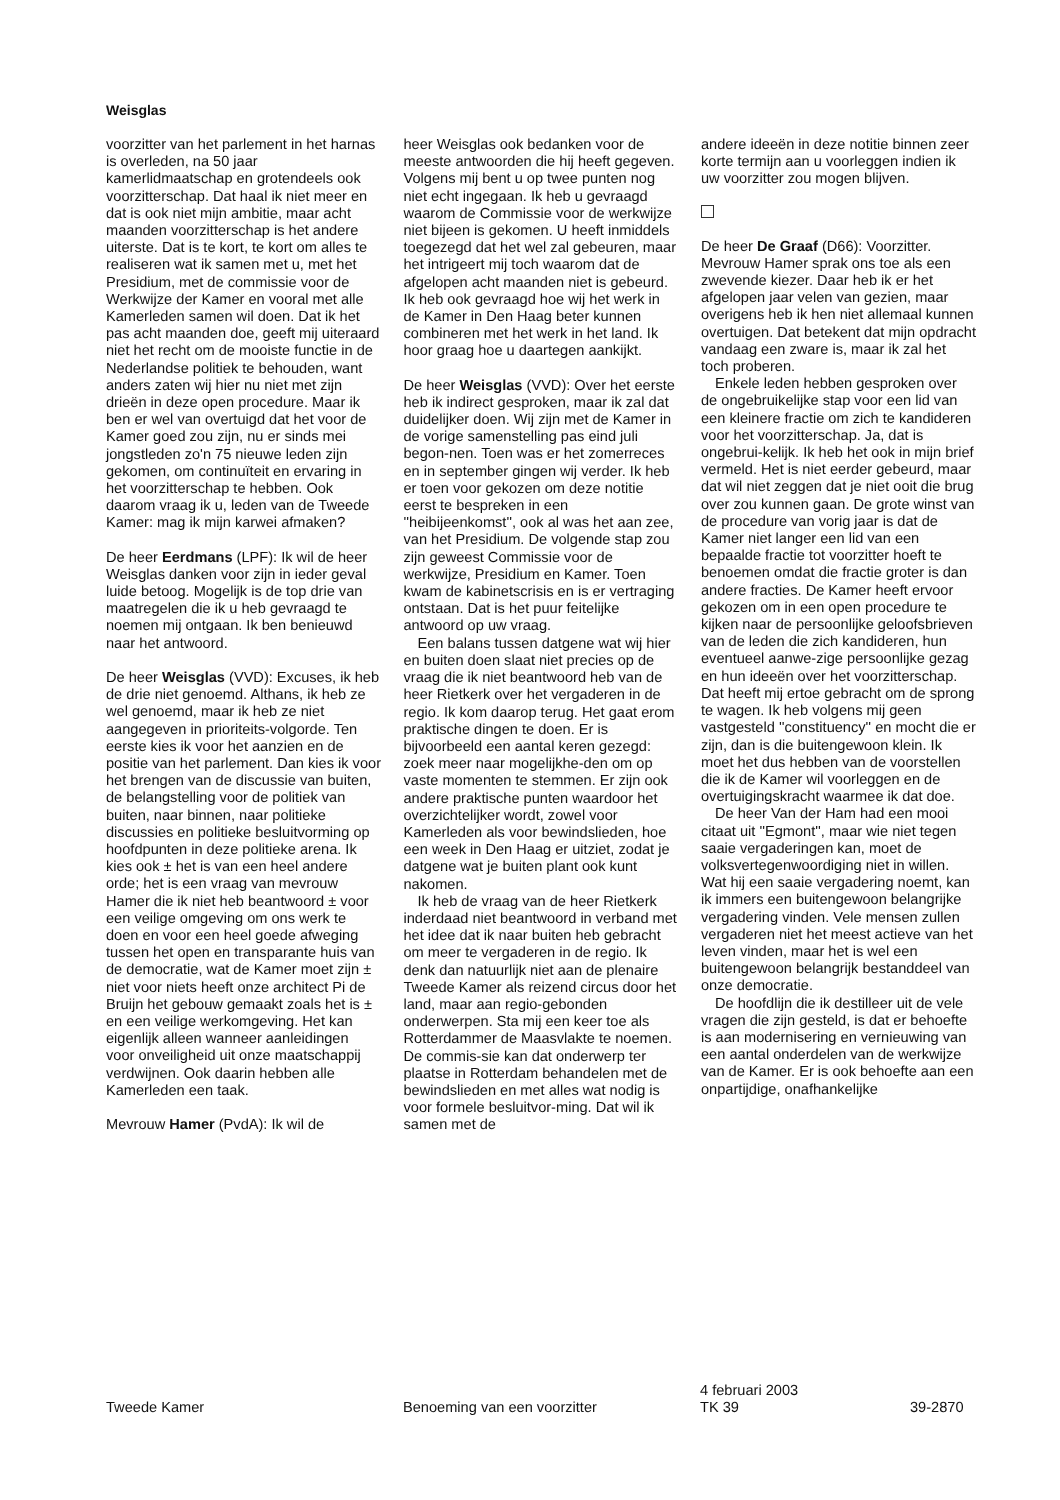Weisglas
voorzitter van het parlement in het harnas is overleden, na 50 jaar kamerlidmaatschap en grotendeels ook voorzitterschap. Dat haal ik niet meer en dat is ook niet mijn ambitie, maar acht maanden voorzitterschap is het andere uiterste. Dat is te kort, te kort om alles te realiseren wat ik samen met u, met het Presidium, met de commissie voor de Werkwijze der Kamer en vooral met alle Kamerleden samen wil doen. Dat ik het pas acht maanden doe, geeft mij uiteraard niet het recht om de mooiste functie in de Nederlandse politiek te behouden, want anders zaten wij hier nu niet met zijn drieën in deze open procedure. Maar ik ben er wel van overtuigd dat het voor de Kamer goed zou zijn, nu er sinds mei jongstleden zo'n 75 nieuwe leden zijn gekomen, om continuïteit en ervaring in het voorzitterschap te hebben. Ook daarom vraag ik u, leden van de Tweede Kamer: mag ik mijn karwei afmaken?
De heer Eerdmans (LPF): Ik wil de heer Weisglas danken voor zijn in ieder geval luide betoog. Mogelijk is de top drie van maatregelen die ik u heb gevraagd te noemen mij ontgaan. Ik ben benieuwd naar het antwoord.
De heer Weisglas (VVD): Excuses, ik heb de drie niet genoemd. Althans, ik heb ze wel genoemd, maar ik heb ze niet aangegeven in prioriteits-volgorde. Ten eerste kies ik voor het aanzien en de positie van het parlement. Dan kies ik voor het brengen van de discussie van buiten, de belangstelling voor de politiek van buiten, naar binnen, naar politieke discussies en politieke besluitvorming op hoofdpunten in deze politieke arena. Ik kies ook ± het is van een heel andere orde; het is een vraag van mevrouw Hamer die ik niet heb beantwoord ± voor een veilige omgeving om ons werk te doen en voor een heel goede afweging tussen het open en transparante huis van de democratie, wat de Kamer moet zijn ± niet voor niets heeft onze architect Pi de Bruijn het gebouw gemaakt zoals het is ± en een veilige werkomgeving. Het kan eigenlijk alleen wanneer aanleidingen voor onveiligheid uit onze maatschappij verdwijnen. Ook daarin hebben alle Kamerleden een taak.
Mevrouw Hamer (PvdA): Ik wil de
heer Weisglas ook bedanken voor de meeste antwoorden die hij heeft gegeven. Volgens mij bent u op twee punten nog niet echt ingegaan. Ik heb u gevraagd waarom de Commissie voor de werkwijze niet bijeen is gekomen. U heeft inmiddels toegezegd dat het wel zal gebeuren, maar het intrigeert mij toch waarom dat de afgelopen acht maanden niet is gebeurd. Ik heb ook gevraagd hoe wij het werk in de Kamer in Den Haag beter kunnen combineren met het werk in het land. Ik hoor graag hoe u daartegen aankijkt.
De heer Weisglas (VVD): Over het eerste heb ik indirect gesproken, maar ik zal dat duidelijker doen. Wij zijn met de Kamer in de vorige samenstelling pas eind juli begon-nen. Toen was er het zomerreces en in september gingen wij verder. Ik heb er toen voor gekozen om deze notitie eerst te bespreken in een ''heibijeenkomst'', ook al was het aan zee, van het Presidium. De volgende stap zou zijn geweest Commissie voor de werkwijze, Presidium en Kamer. Toen kwam de kabinetscrisis en is er vertraging ontstaan. Dat is het puur feitelijke antwoord op uw vraag.
Een balans tussen datgene wat wij hier en buiten doen slaat niet precies op de vraag die ik niet beantwoord heb van de heer Rietkerk over het vergaderen in de regio. Ik kom daarop terug. Het gaat erom praktische dingen te doen. Er is bijvoorbeeld een aantal keren gezegd: zoek meer naar mogelijkhe-den om op vaste momenten te stemmen. Er zijn ook andere praktische punten waardoor het overzichtelijker wordt, zowel voor Kamerleden als voor bewindslieden, hoe een week in Den Haag er uitziet, zodat je datgene wat je buiten plant ook kunt nakomen.
Ik heb de vraag van de heer Rietkerk inderdaad niet beantwoord in verband met het idee dat ik naar buiten heb gebracht om meer te vergaderen in de regio. Ik denk dan natuurlijk niet aan de plenaire Tweede Kamer als reizend circus door het land, maar aan regio-gebonden onderwerpen. Sta mij een keer toe als Rotterdammer de Maasvlakte te noemen. De commis-sie kan dat onderwerp ter plaatse in Rotterdam behandelen met de bewindslieden en met alles wat nodig is voor formele besluitvor-ming. Dat wil ik samen met de
andere ideeën in deze notitie binnen zeer korte termijn aan u voorleggen indien ik uw voorzitter zou mogen blijven.
De heer De Graaf (D66): Voorzitter. Mevrouw Hamer sprak ons toe als een zwevende kiezer. Daar heb ik er het afgelopen jaar velen van gezien, maar overigens heb ik hen niet allemaal kunnen overtuigen. Dat betekent dat mijn opdracht vandaag een zware is, maar ik zal het toch proberen.
Enkele leden hebben gesproken over de ongebruikelijke stap voor een lid van een kleinere fractie om zich te kandideren voor het voorzitterschap. Ja, dat is ongebrui-kelijk. Ik heb het ook in mijn brief vermeld. Het is niet eerder gebeurd, maar dat wil niet zeggen dat je niet ooit die brug over zou kunnen gaan. De grote winst van de procedure van vorig jaar is dat de Kamer niet langer een lid van een bepaalde fractie tot voorzitter hoeft te benoemen omdat die fractie groter is dan andere fracties. De Kamer heeft ervoor gekozen om in een open procedure te kijken naar de persoonlijke geloofsbrieven van de leden die zich kandideren, hun eventueel aanwe-zige persoonlijke gezag en hun ideeën over het voorzitterschap. Dat heeft mij ertoe gebracht om de sprong te wagen. Ik heb volgens mij geen vastgesteld ''constituency'' en mocht die er zijn, dan is die buitengewoon klein. Ik moet het dus hebben van de voorstellen die ik de Kamer wil voorleggen en de overtuigingskracht waarmee ik dat doe.
De heer Van der Ham had een mooi citaat uit ''Egmont'', maar wie niet tegen saaie vergaderingen kan, moet de volksvertegenwoordiging niet in willen. Wat hij een saaie vergadering noemt, kan ik immers een buitengewoon belangrijke vergadering vinden. Vele mensen zullen vergaderen niet het meest actieve van het leven vinden, maar het is wel een buitengewoon belangrijk bestanddeel van onze democratie.
De hoofdlijn die ik destilleer uit de vele vragen die zijn gesteld, is dat er behoefte is aan modernisering en vernieuwing van een aantal onderdelen van de werkwijze van de Kamer. Er is ook behoefte aan een onpartijdige, onafhankelijke
Tweede Kamer Benoeming van een voorzitter
4 februari 2003
TK 39
39-2870